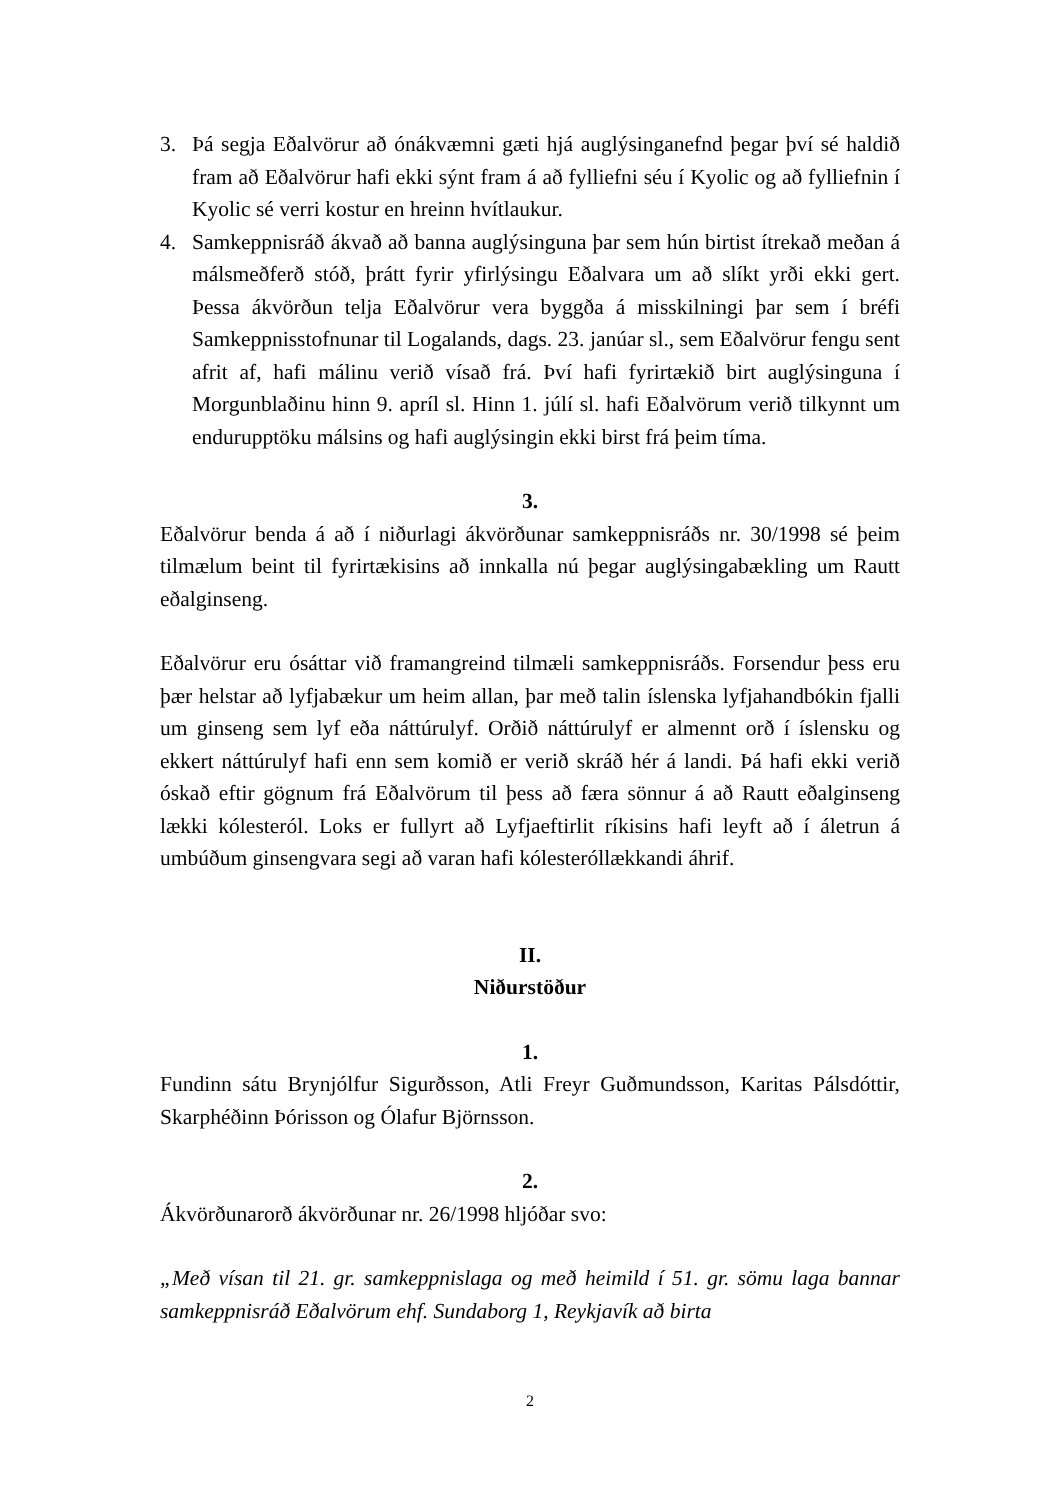3. Þá segja Eðalvörur að ónákvæmni gæti hjá auglýsinganefnd þegar því sé haldið fram að Eðalvörur hafi ekki sýnt fram á að fylliefni séu í Kyolic og að fylliefnin í Kyolic sé verri kostur en hreinn hvítlaukur.
4. Samkeppnisráð ákvað að banna auglýsinguna þar sem hún birtist ítrekað meðan á málsmeðferð stóð, þrátt fyrir yfirlýsingu Eðalvara um að slíkt yrði ekki gert. Þessa ákvörðun telja Eðalvörur vera byggða á misskilningi þar sem í bréfi Samkeppnisstofnunar til Logalands, dags. 23. janúar sl., sem Eðalvörur fengu sent afrit af, hafi málinu verið vísað frá. Því hafi fyrirtækið birt auglýsinguna í Morgunblaðinu hinn 9. apríl sl. Hinn 1. júlí sl. hafi Eðalvörum verið tilkynnt um endurupptöku málsins og hafi auglýsingin ekki birst frá þeim tíma.
3.
Eðalvörur benda á að í niðurlagi ákvörðunar samkeppnisráðs nr. 30/1998 sé þeim tilmælum beint til fyrirtækisins að innkalla nú þegar auglýsingabækling um Rautt eðalginseng.
Eðalvörur eru ósáttar við framangreind tilmæli samkeppnisráðs. Forsendur þess eru þær helstar að lyfjabækur um heim allan, þar með talin íslenska lyfjahandbókin fjalli um ginseng sem lyf eða náttúrulyf. Orðið náttúrulyf er almennt orð í íslensku og ekkert náttúrulyf hafi enn sem komið er verið skráð hér á landi. Þá hafi ekki verið óskað eftir gögnum frá Eðalvörum til þess að færa sönnur á að Rautt eðalginseng lækki kólesteról. Loks er fullyrt að Lyfjaeftirlit ríkisins hafi leyft að í áletrun á umbúðum ginsengvara segi að varan hafi kólesteróllækkandi áhrif.
II.
Niðurstöður
1.
Fundinn sátu Brynjólfur Sigurðsson, Atli Freyr Guðmundsson, Karitas Pálsdóttir, Skarphéðinn Þórisson og Ólafur Björnsson.
2.
Ákvörðunarorð ákvörðunar nr. 26/1998 hljóðar svo:
„Með vísan til 21. gr. samkeppnislaga og með heimild í 51. gr. sömu laga bannar samkeppnisráð Eðalvörum ehf. Sundaborg 1, Reykjavík að birta
2